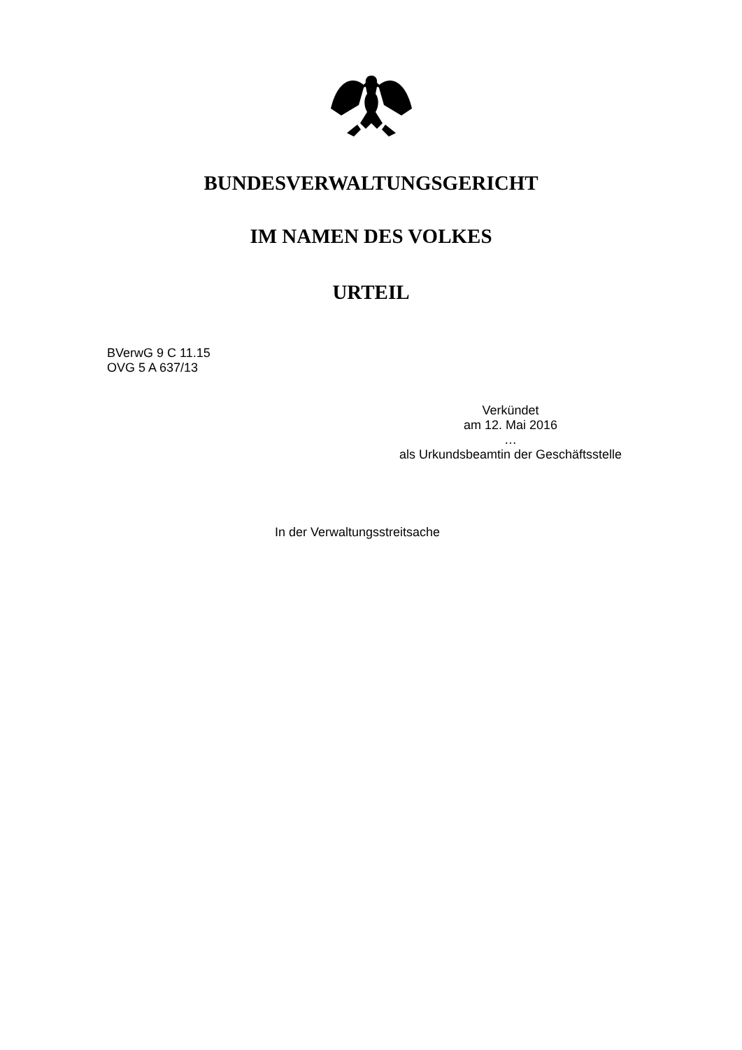BUNDESVERWALTUNGSGERICHT
IM NAMEN DES VOLKES
URTEIL
BVerwG 9 C 11.15
OVG 5 A 637/13
Verkündet
am 12. Mai 2016
…
als Urkundsbeamtin der Geschäftsstelle
In der Verwaltungsstreitsache